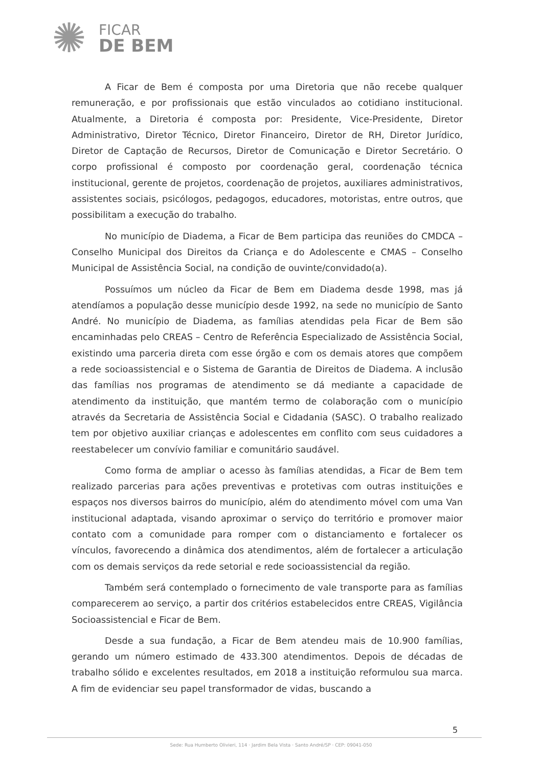✺
FICAR
DE BEM
A Ficar de Bem é composta por uma Diretoria que não recebe qualquer remuneração, e por profissionais que estão vinculados ao cotidiano institucional. Atualmente, a Diretoria é composta por: Presidente, Vice-Presidente, Diretor Administrativo, Diretor Técnico, Diretor Financeiro, Diretor de RH, Diretor Jurídico, Diretor de Captação de Recursos, Diretor de Comunicação e Diretor Secretário. O corpo profissional é composto por coordenação geral, coordenação técnica institucional, gerente de projetos, coordenação de projetos, auxiliares administrativos, assistentes sociais, psicólogos, pedagogos, educadores, motoristas, entre outros, que possibilitam a execução do trabalho.
No município de Diadema, a Ficar de Bem participa das reuniões do CMDCA – Conselho Municipal dos Direitos da Criança e do Adolescente e CMAS – Conselho Municipal de Assistência Social, na condição de ouvinte/convidado(a).
Possuímos um núcleo da Ficar de Bem em Diadema desde 1998, mas já atendíamos a população desse município desde 1992, na sede no município de Santo André. No município de Diadema, as famílias atendidas pela Ficar de Bem são encaminhadas pelo CREAS – Centro de Referência Especializado de Assistência Social, existindo uma parceria direta com esse órgão e com os demais atores que compõem a rede socioassistencial e o Sistema de Garantia de Direitos de Diadema. A inclusão das famílias nos programas de atendimento se dá mediante a capacidade de atendimento da instituição, que mantém termo de colaboração com o município através da Secretaria de Assistência Social e Cidadania (SASC). O trabalho realizado tem por objetivo auxiliar crianças e adolescentes em conflito com seus cuidadores a reestabelecer um convívio familiar e comunitário saudável.
Como forma de ampliar o acesso às famílias atendidas, a Ficar de Bem tem realizado parcerias para ações preventivas e protetivas com outras instituições e espaços nos diversos bairros do município, além do atendimento móvel com uma Van institucional adaptada, visando aproximar o serviço do território e promover maior contato com a comunidade para romper com o distanciamento e fortalecer os vínculos, favorecendo a dinâmica dos atendimentos, além de fortalecer a articulação com os demais serviços da rede setorial e rede socioassistencial da região.
Também será contemplado o fornecimento de vale transporte para as famílias comparecerem ao serviço, a partir dos critérios estabelecidos entre CREAS, Vigilância Socioassistencial e Ficar de Bem.
Desde a sua fundação, a Ficar de Bem atendeu mais de 10.900 famílias, gerando um número estimado de 433.300 atendimentos. Depois de décadas de trabalho sólido e excelentes resultados, em 2018 a instituição reformulou sua marca. A fim de evidenciar seu papel transformador de vidas, buscando a
5
Sede: Rua Humberto Olivieri, 114 · Jardim Bela Vista · Santo André/SP · CEP: 09041-050